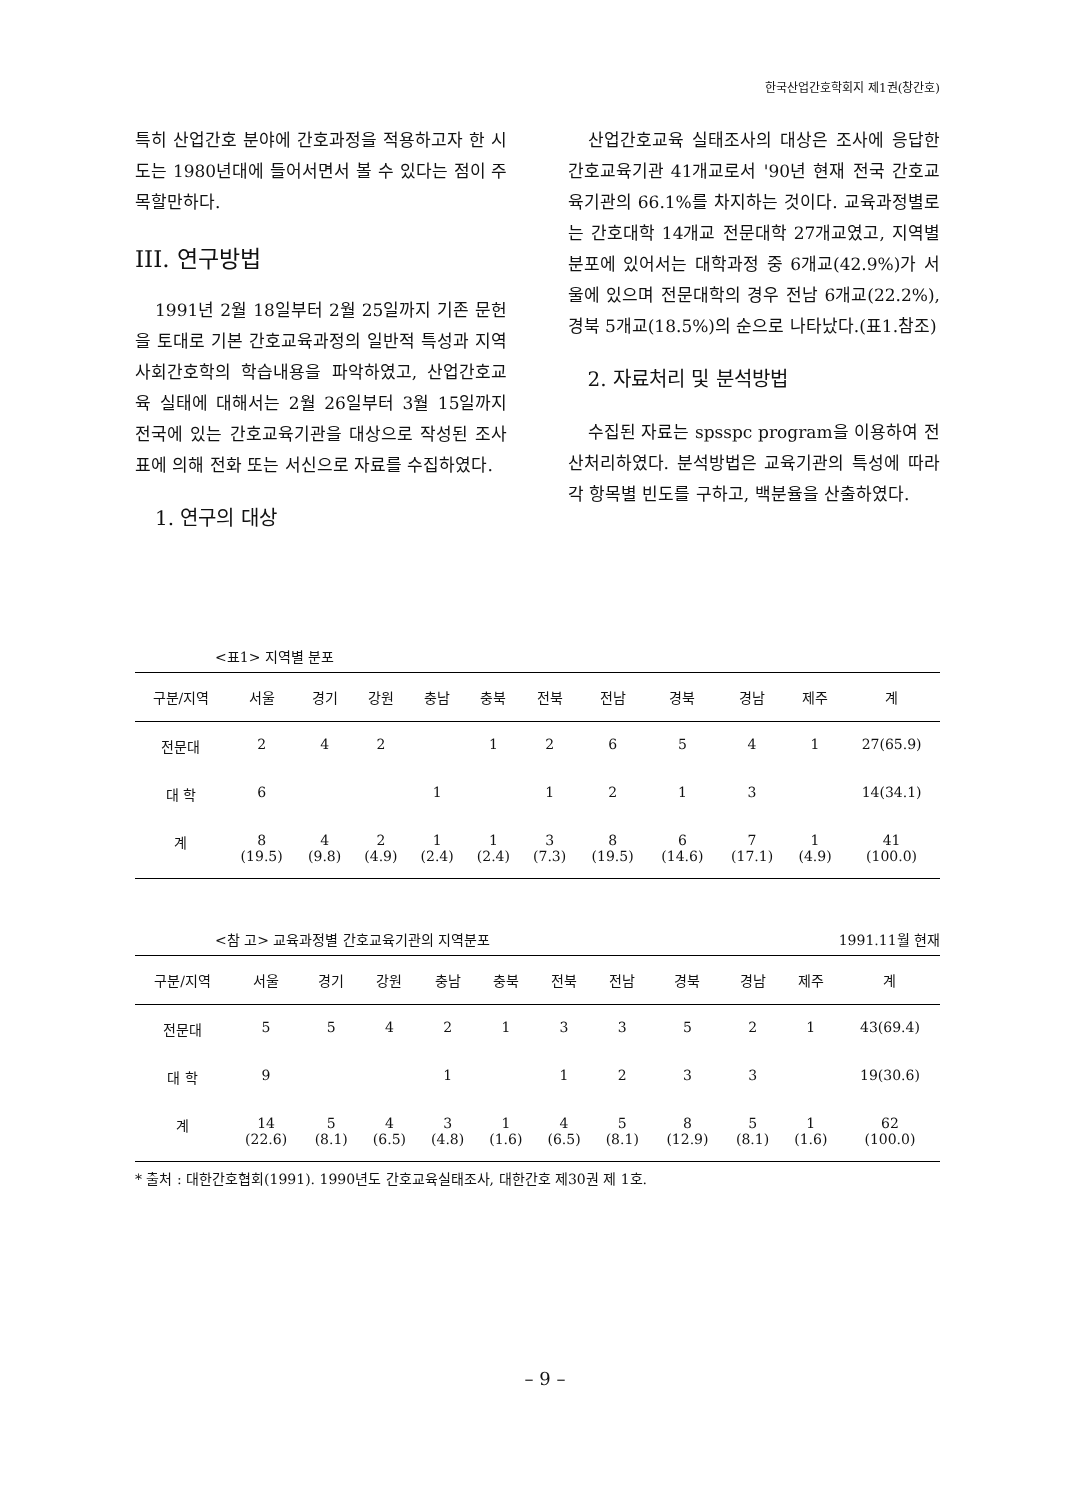한국산업간호학회지 제1권(창간호)
특히 산업간호 분야에 간호과정을 적용하고자 한 시도는 1980년대에 들어서면서 볼 수 있다는 점이 주목할만하다.
III. 연구방법
1991년 2월 18일부터 2월 25일까지 기존 문헌을 토대로 기본 간호교육과정의 일반적 특성과 지역사회간호학의 학습내용을 파악하였고, 산업간호교육 실태에 대해서는 2월 26일부터 3월 15일까지 전국에 있는 간호교육기관을 대상으로 작성된 조사표에 의해 전화 또는 서신으로 자료를 수집하였다.
1. 연구의 대상
산업간호교육 실태조사의 대상은 조사에 응답한 간호교육기관 41개교로서 '90년 현재 전국 간호교육기관의 66.1%를 차지하는 것이다. 교육과정별로는 간호대학 14개교 전문대학 27개교였고, 지역별 분포에 있어서는 대학과정 중 6개교(42.9%)가 서울에 있으며 전문대학의 경우 전남 6개교(22.2%), 경북 5개교(18.5%)의 순으로 나타났다.(표1.참조)
2. 자료처리 및 분석방법
수집된 자료는 spsspc program을 이용하여 전산처리하였다. 분석방법은 교육기관의 특성에 따라 각 항목별 빈도를 구하고, 백분율을 산출하였다.
<표1> 지역별 분포
| 구분/지역 | 서울 | 경기 | 강원 | 충남 | 충북 | 전북 | 전남 | 경북 | 경남 | 제주 | 계 |
| --- | --- | --- | --- | --- | --- | --- | --- | --- | --- | --- | --- |
| 전문대 | 2 | 4 | 2 | | 1 | 2 | 6 | 5 | 4 | 1 | 27(65.9) |
| 대 학 | 6 | | | 1 | | 1 | 2 | 1 | 3 | | 14(34.1) |
| 계 | 8 (19.5) | 4 (9.8) | 2 (4.9) | 1 (2.4) | 1 (2.4) | 3 (7.3) | 8 (19.5) | 6 (14.6) | 7 (17.1) | 1 (4.9) | 41 (100.0) |
<참 고> 교육과정별 간호교육기관의 지역분포 1991.11월 현재
| 구분/지역 | 서울 | 경기 | 강원 | 충남 | 충북 | 전북 | 전남 | 경북 | 경남 | 제주 | 계 |
| --- | --- | --- | --- | --- | --- | --- | --- | --- | --- | --- | --- |
| 전문대 | 5 | 5 | 4 | 2 | 1 | 3 | 3 | 5 | 2 | 1 | 43(69.4) |
| 대 학 | 9 | | | 1 | | 1 | 2 | 3 | 3 | | 19(30.6) |
| 계 | 14 (22.6) | 5 (8.1) | 4 (6.5) | 3 (4.8) | 1 (1.6) | 4 (6.5) | 5 (8.1) | 8 (12.9) | 5 (8.1) | 1 (1.6) | 62 (100.0) |
* 출처 : 대한간호협회(1991). 1990년도 간호교육실태조사, 대한간호 제30권 제 1호.
– 9 –